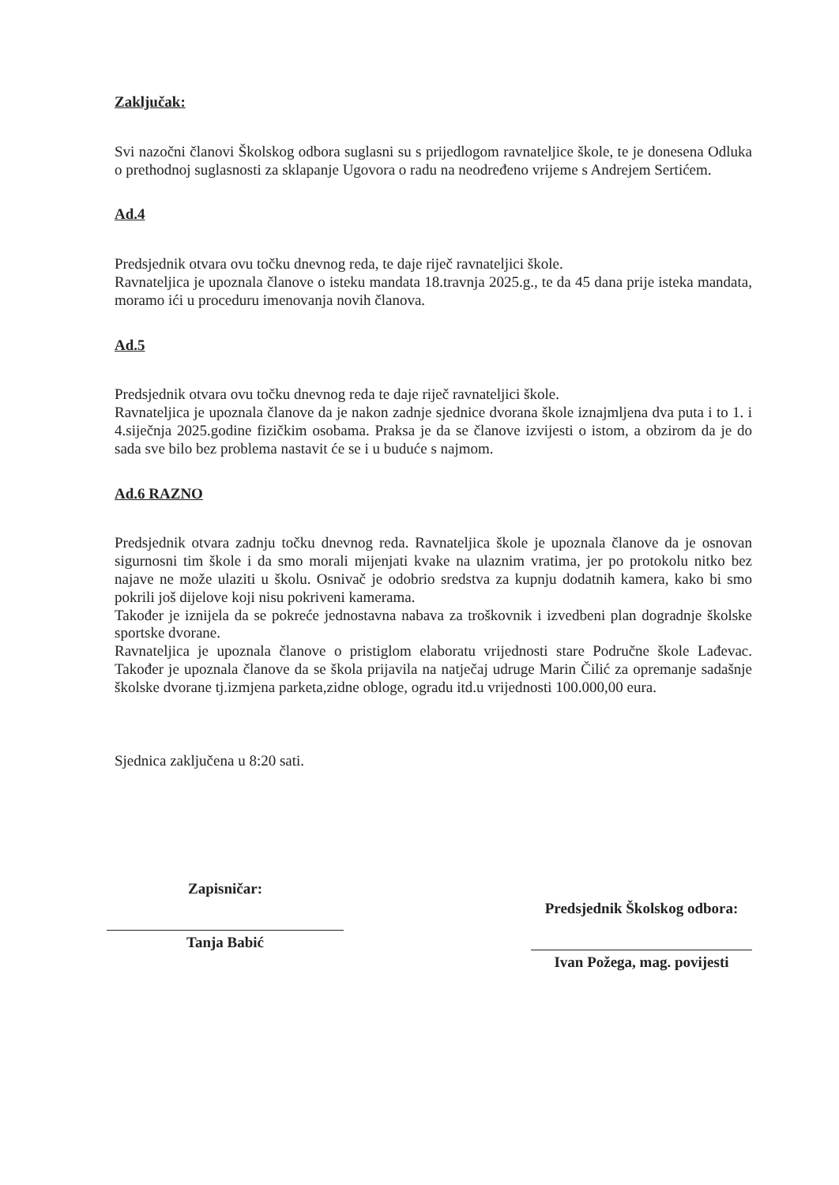Zaključak:
Svi nazočni članovi Školskog odbora suglasni su s prijedlogom ravnateljice škole, te je donesena Odluka o prethodnoj suglasnosti za sklapanje Ugovora o radu na neodređeno vrijeme s Andrejem Sertićem.
Ad.4
Predsjednik otvara ovu točku dnevnog reda, te daje riječ ravnateljici škole.
Ravnateljica je upoznala članove o isteku mandata 18.travnja 2025.g., te da 45 dana prije isteka mandata, moramo ići u proceduru imenovanja novih članova.
Ad.5
Predsjednik otvara ovu točku dnevnog reda te daje riječ ravnateljici škole.
Ravnateljica je upoznala članove da je nakon zadnje sjednice dvorana škole iznajmljena dva puta i to 1. i 4.siječnja 2025.godine fizičkim osobama. Praksa je da se članove izvijesti o istom, a obzirom da je do sada sve bilo bez problema nastavit će se i u buduće s najmom.
Ad.6 RAZNO
Predsjednik otvara zadnju točku dnevnog reda. Ravnateljica škole je upoznala članove da je osnovan sigurnosni tim škole i da smo morali mijenjati kvake na ulaznim vratima, jer po protokolu nitko bez najave ne može ulaziti u školu. Osnivač je odobrio sredstva za kupnju dodatnih kamera, kako bi smo pokrili još dijelove koji nisu pokriveni kamerama.
Također je iznijela da se pokreće jednostavna nabava za troškovnik i izvedbeni plan dogradnje školske sportske dvorane.
Ravnateljica je upoznala članove o pristiglom elaboratu vrijednosti stare Područne škole Lađevac. Također je upoznala članove da se škola prijavila na natječaj udruge Marin Čilić za opremanje sadašnje školske dvorane tj.izmjena parketa,zidne obloge, ogradu itd.u vrijednosti 100.000,00 eura.
Sjednica zaključena u 8:20 sati.
Zapisničar:
Tanja Babić
Predsjednik Školskog odbora:
Ivan Požega, mag. povijesti